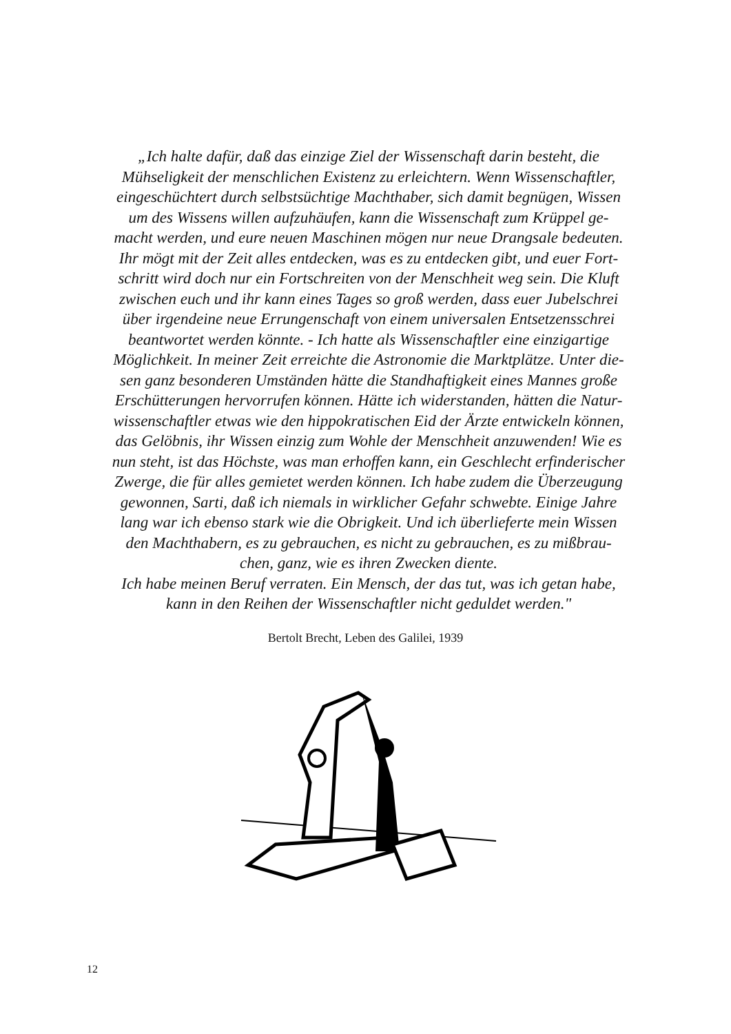„Ich halte dafür, daß das einzige Ziel der Wissenschaft darin besteht, die
Mühseligkeit der menschlichen Existenz zu erleichtern. Wenn Wissenschaftler,
eingeschüchtert durch selbstsüchtige Machthaber, sich damit begnügen, Wissen
um des Wissens willen aufzuhäufen, kann die Wissenschaft zum Krüppel ge-
macht werden, und eure neuen Maschinen mögen nur neue Drangsale bedeuten.
Ihr mögt mit der Zeit alles entdecken, was es zu entdecken gibt, und euer Fort-
schritt wird doch nur ein Fortschreiten von der Menschheit weg sein. Die Kluft
zwischen euch und ihr kann eines Tages so groß werden, dass euer Jubelschrei
über irgendeine neue Errungenschaft von einem universalen Entsetzensschrei
beantwortet werden könnte. - Ich hatte als Wissenschaftler eine einzigartige
Möglichkeit. In meiner Zeit erreichte die Astronomie die Marktplätze. Unter die-
sen ganz besonderen Umständen hätte die Standhaftigkeit eines Mannes große
Erschütterungen hervorrufen können. Hätte ich widerstanden, hätten die Natur-
wissenschaftler etwas wie den hippokratischen Eid der Ärzte entwickeln können,
das Gelöbnis, ihr Wissen einzig zum Wohle der Menschheit anzuwenden! Wie es
nun steht, ist das Höchste, was man erhoffen kann, ein Geschlecht erfinderischer
Zwerge, die für alles gemietet werden können. Ich habe zudem die Überzeugung
gewonnen, Sarti, daß ich niemals in wirklicher Gefahr schwebte. Einige Jahre
lang war ich ebenso stark wie die Obrigkeit. Und ich überlieferte mein Wissen
den Machthabern, es zu gebrauchen, es nicht zu gebrauchen, es zu mißbrau-
chen, ganz, wie es ihren Zwecken diente.
Ich habe meinen Beruf verraten. Ein Mensch, der das tut, was ich getan habe,
kann in den Reihen der Wissenschaftler nicht geduldet werden."
Bertolt Brecht, Leben des Galilei, 1939
12